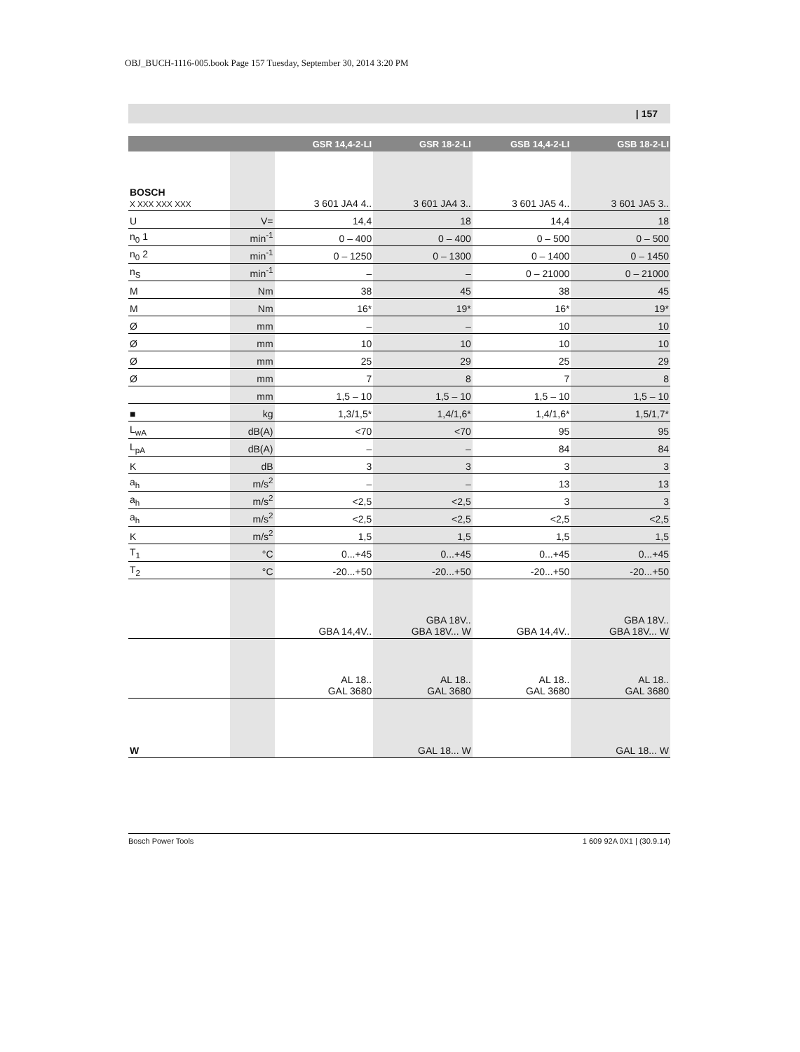OBJ_BUCH-1116-005.book Page 157 Tuesday, September 30, 2014 3:20 PM
| 157
| | | GSR 14,4-2-LI | GSR 18-2-LI | GSB 14,4-2-LI | GSB 18-2-LI |
| --- | --- | --- | --- | --- | --- |
| BOSCH X XXX XXX XXX | | 3 601 JA4 4.. | 3 601 JA4 3.. | 3 601 JA5 4.. | 3 601 JA5 3.. |
| U | V= | 14,4 | 18 | 14,4 | 18 |
| n<sub>0</sub> 1 | min<sup>-1</sup> | 0 – 400 | 0 – 400 | 0 – 500 | 0 – 500 |
| n<sub>0</sub> 2 | min<sup>-1</sup> | 0 – 1250 | 0 – 1300 | 0 – 1400 | 0 – 1450 |
| n<sub>S</sub> | min<sup>-1</sup> | – | – | 0 – 21000 | 0 – 21000 |
| M | Nm | 38 | 45 | 38 | 45 |
| M | Nm | 16* | 19* | 16* | 19* |
| Ø | mm | – | – | 10 | 10 |
| Ø | mm | 10 | 10 | 10 | 10 |
| Ø | mm | 25 | 29 | 25 | 29 |
| Ø | mm | 7 | 8 | 7 | 8 |
| | mm | 1,5 – 10 | 1,5 – 10 | 1,5 – 10 | 1,5 – 10 |
| ■ | kg | 1,3/1,5* | 1,4/1,6* | 1,4/1,6* | 1,5/1,7* |
| L<sub>wA</sub> | dB(A) | <70 | <70 | 95 | 95 |
| L<sub>pA</sub> | dB(A) | – | – | 84 | 84 |
| K | dB | 3 | 3 | 3 | 3 |
| a<sub>h</sub> | m/s<sup>2</sup> | – | – | 13 | 13 |
| a<sub>h</sub> | m/s<sup>2</sup> | <2,5 | <2,5 | 3 | 3 |
| a<sub>h</sub> | m/s<sup>2</sup> | <2,5 | <2,5 | <2,5 | <2,5 |
| K | m/s<sup>2</sup> | 1,5 | 1,5 | 1,5 | 1,5 |
| T<sub>1</sub> | °C | 0...+45 | 0...+45 | 0...+45 | 0...+45 |
| T<sub>2</sub> | °C | -20...+50 | -20...+50 | -20...+50 | -20...+50 |
| | | GBA 14,4V.. | GBA 18V.. GBA 18V... W | GBA 14,4V.. | GBA 18V.. GBA 18V... W |
| | | AL 18.. GAL 3680 | AL 18.. GAL 3680 | AL 18.. GAL 3680 | AL 18.. GAL 3680 |
| W | | | GAL 18... W | | GAL 18... W |
Bosch Power Tools 1 609 92A 0X1 | (30.9.14)